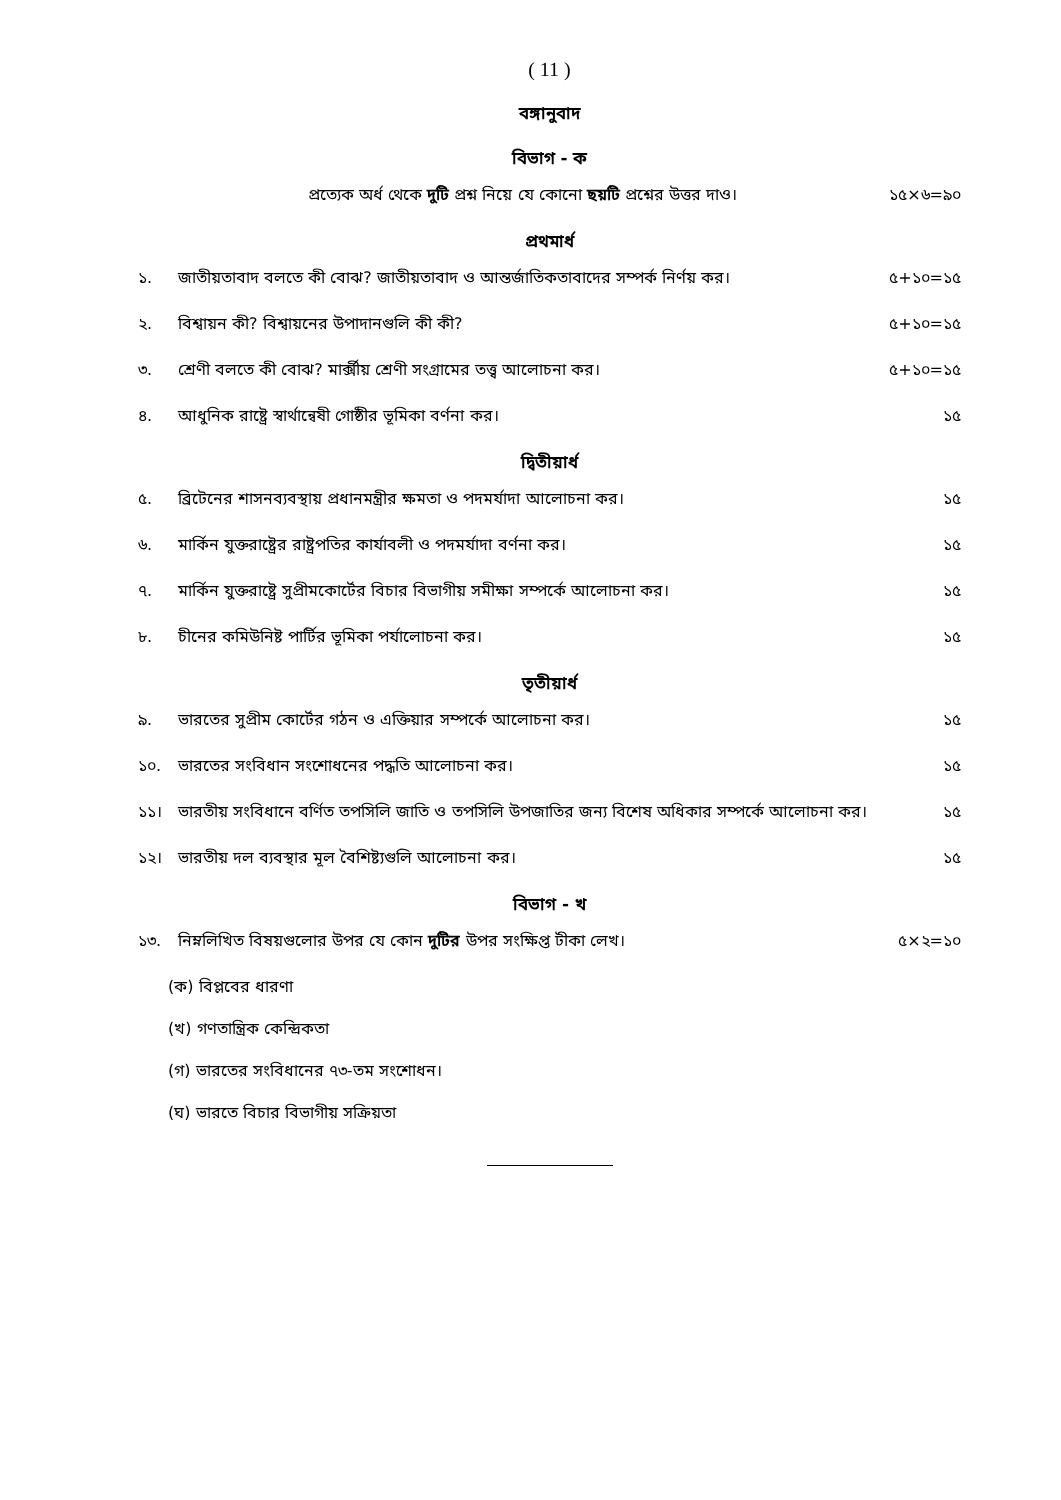( 11 )
বঙ্গানুবাদ
বিভাগ - ক
প্রত্যেক অর্ধ থেকে দুটি প্রশ্ন নিয়ে যে কোনো ছয়টি প্রশ্নের উত্তর দাও। ১৫×৬=৯০
প্রথমার্ধ
১. জাতীয়তাবাদ বলতে কী বোঝ? জাতীয়তাবাদ ও আন্তর্জাতিকতাবাদের সম্পর্ক নির্ণয় কর। ৫+১০=১৫
২. বিশ্বায়ন কী? বিশ্বায়নের উপাদানগুলি কী কী? ৫+১০=১৫
৩. শ্রেণী বলতে কী বোঝ? মার্ক্সীয় শ্রেণী সংগ্রামের তত্ত্ব আলোচনা কর। ৫+১০=১৫
৪. আধুনিক রাষ্ট্রে স্বার্থান্বেষী গোষ্ঠীর ভূমিকা বর্ণনা কর। ১৫
দ্বিতীয়ার্ধ
৫. ব্রিটেনের শাসনব্যবস্থায় প্রধানমন্ত্রীর ক্ষমতা ও পদমর্যাদা আলোচনা কর। ১৫
৬. মার্কিন যুক্তরাষ্ট্রের রাষ্ট্রপতির কার্যাবলী ও পদমর্যাদা বর্ণনা কর। ১৫
৭. মার্কিন যুক্তরাষ্ট্রে সুপ্রীমকোর্টের বিচার বিভাগীয় সমীক্ষা সম্পর্কে আলোচনা কর। ১৫
৮. চীনের কমিউনিষ্ট পার্টির ভূমিকা পর্যালোচনা কর। ১৫
তৃতীয়ার্ধ
৯. ভারতের সুপ্রীম কোর্টের গঠন ও এক্তিয়ার সম্পর্কে আলোচনা কর। ১৫
১০. ভারতের সংবিধান সংশোধনের পদ্ধতি আলোচনা কর। ১৫
১১। ভারতীয় সংবিধানে বর্ণিত তপসিলি জাতি ও তপসিলি উপজাতির জন্য বিশেষ অধিকার সম্পর্কে আলোচনা কর। ১৫
১২। ভারতীয় দল ব্যবস্থার মূল বৈশিষ্ট্যগুলি আলোচনা কর। ১৫
বিভাগ - খ
১৩. নিম্নলিখিত বিষয়গুলোর উপর যে কোন দুটির উপর সংক্ষিপ্ত টীকা লেখ। ৫×২=১০
(ক) বিপ্লবের ধারণা
(খ) গণতান্ত্রিক কেন্দ্রিকতা
(গ) ভারতের সংবিধানের ৭৩-তম সংশোধন।
(ঘ) ভারতে বিচার বিভাগীয় সক্রিয়তা